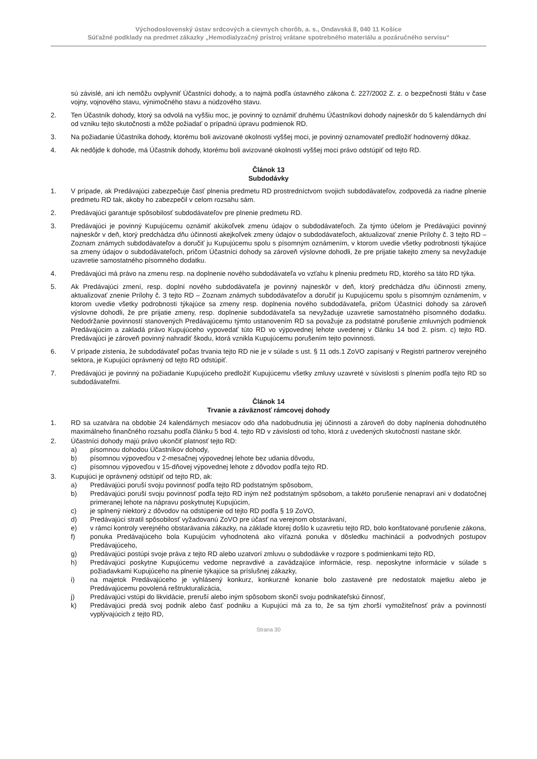Východoslovenský ústav srdcových a cievnych chorôb, a. s., Ondavská 8, 040 11 Košice
Súťažné podklady na predmet zákazky „Hemodialyzačný prístroj vrátane spotrebného materiálu a pozáručného servisu“
sú závislé, ani ich nemôžu ovplyvniť Účastníci dohody, a to najmä podľa ústavného zákona č. 227/2002 Z. z. o bezpečnosti štátu v čase vojny, vojnového stavu, výnimočného stavu a núdzového stavu.
2. Ten Účastník dohody, ktorý sa odvolá na vyššiu moc, je povinný to oznámiť druhému Účastníkovi dohody najneskôr do 5 kalendárnych dní od vzniku tejto skutočnosti a môže požiadať o prípadnú úpravu podmienok RD.
3. Na požiadanie Účastníka dohody, ktorému boli avizované okolnosti vyššej moci, je povinný oznamovateľ predložiť hodnoverný dôkaz.
4. Ak nedôjde k dohode, má Účastník dohody, ktorému boli avizované okolnosti vyššej moci právo odstúpiť od tejto RD.
Článok 13
Subdodávky
1. V prípade, ak Predávajúci zabezpečuje časť plnenia predmetu RD prostredníctvom svojich subdodávateľov, zodpovedá za riadne plnenie predmetu RD tak, akoby ho zabezpečil v celom rozsahu sám.
2. Predávajúci garantuje spôsobilosť subdodávateľov pre plnenie predmetu RD.
3. Predávajúci je povinný Kupujúcemu oznámiť akúkoľvek zmenu údajov o subdodávateľoch. Za týmto účelom je Predávajúci povinný najneskôr v deň, ktorý predchádza dňu účinnosti akejkoľvek zmeny údajov o subdodávateľoch, aktualizovať znenie Prílohy č. 3 tejto RD – Zoznam známych subdodávateľov a doručiť ju Kupujúcemu spolu s písomným oznámením, v ktorom uvedie všetky podrobnosti týkajúce sa zmeny údajov o subdodávateľoch, pričom Účastníci dohody sa zároveň výslovne dohodli, že pre prijatie takejto zmeny sa nevyžaduje uzavretie samostatného písomného dodatku.
4. Predávajúci má právo na zmenu resp. na doplnenie nového subdodávateľa vo vzťahu k plneniu predmetu RD, ktorého sa táto RD týka.
5. Ak Predávajúci zmení, resp. doplní nového subdodávateľa je povinný najneskôr v deň, ktorý predchádza dňu účinnosti zmeny, aktualizovať znenie Prílohy č. 3 tejto RD – Zoznam známych subdodávateľov a doručiť ju Kupujúcemu spolu s písomným oznámením, v ktorom uvedie všetky podrobnosti týkajúce sa zmeny resp. doplnenia nového subdodávateľa, pričom Účastníci dohody sa zároveň výslovne dohodli, že pre prijatie zmeny, resp. doplnenie subdodávateľa sa nevyžaduje uzavretie samostatného písomného dodatku. Nedodržanie povinností stanovených Predávajúcemu týmto ustanovením RD sa považuje za podstatné porušenie zmluvných podmienok Predávajúcim a zakladá právo Kupujúceho vypovedať túto RD vo výpovednej lehote uvedenej v článku 14 bod 2. písm. c) tejto RD. Predávajúci je zároveň povinný nahradiť škodu, ktorá vznikla Kupujúcemu porušením tejto povinnosti.
6. V prípade zistenia, že subdodávateľ počas trvania tejto RD nie je v súlade s ust. § 11 ods.1 ZoVO zapísaný v Registri partnerov verejného sektora, je Kupujúci oprávnený od tejto RD odstúpiť.
7. Predávajúci je povinný na požiadanie Kupujúceho predložiť Kupujúcemu všetky zmluvy uzavreté v súvislosti s plnením podľa tejto RD so subdodávateľmi.
Článok 14
Trvanie a záväznosť rámcovej dohody
1. RD sa uzatvára na obdobie 24 kalendárnych mesiacov odo dňa nadobudnutia jej účinnosti a zároveň do doby naplnenia dohodnutého maximálneho finančného rozsahu podľa článku 5 bod 4. tejto RD v závislosti od toho, ktorá z uvedených skutočností nastane skôr.
2. Účastníci dohody majú právo ukončiť platnosť tejto RD:
a) písomnou dohodou Účastníkov dohody,
b) písomnou výpoveďou v 2-mesačnej výpovednej lehote bez udania dôvodu,
c) písomnou výpoveďou v 15-dňovej výpovednej lehote z dôvodov podľa tejto RD.
3. Kupujúci je oprávnený odstúpiť od tejto RD, ak:
a) Predávajúci poruší svoju povinnosť podľa tejto RD podstatným spôsobom,
b) Predávajúci poruší svoju povinnosť podľa tejto RD iným než podstatným spôsobom, a takéto porušenie nenapraví ani v dodatočnej primeranej lehote na nápravu poskytnutej Kupujúcim,
c) je splnený niektorý z dôvodov na odstúpenie od tejto RD podľa § 19 ZoVO,
d) Predávajúci stratil spôsobilosť vyžadovanú ZoVO pre účasť na verejnom obstarávaní,
e) v rámci kontroly verejného obstarávania zákazky, na základe ktorej došlo k uzavretiu tejto RD, bolo konštatované porušenie zákona,
f) ponuka Predávajúceho bola Kupujúcim vyhodnotená ako víťazná ponuka v dôsledku machinácií a podvodných postupov Predávajúceho,
g) Predávajúci postúpi svoje práva z tejto RD alebo uzatvorí zmluvu o subdodávke v rozpore s podmienkami tejto RD,
h) Predávajúci poskytne Kupujúcemu vedome nepravdivé a zavádzajúce informácie, resp. neposkytne informácie v súlade s požiadavkami Kupujúceho na plnenie týkajúce sa príslušnej zákazky,
i) na majetok Predávajúceho je vyhlásený konkurz, konkurzné konanie bolo zastavené pre nedostatok majetku alebo je Predávajúcemu povolená reštrukturalizácia,
j) Predávajúci vstúpi do likvidácie, preruší alebo iným spôsobom skončí svoju podnikateľskú činnosť,
k) Predávajúci predá svoj podnik alebo časť podniku a Kupujúci má za to, že sa tým zhorší vymožiteľnosť práv a povinností vyplývajúcich z tejto RD,
Strana 30